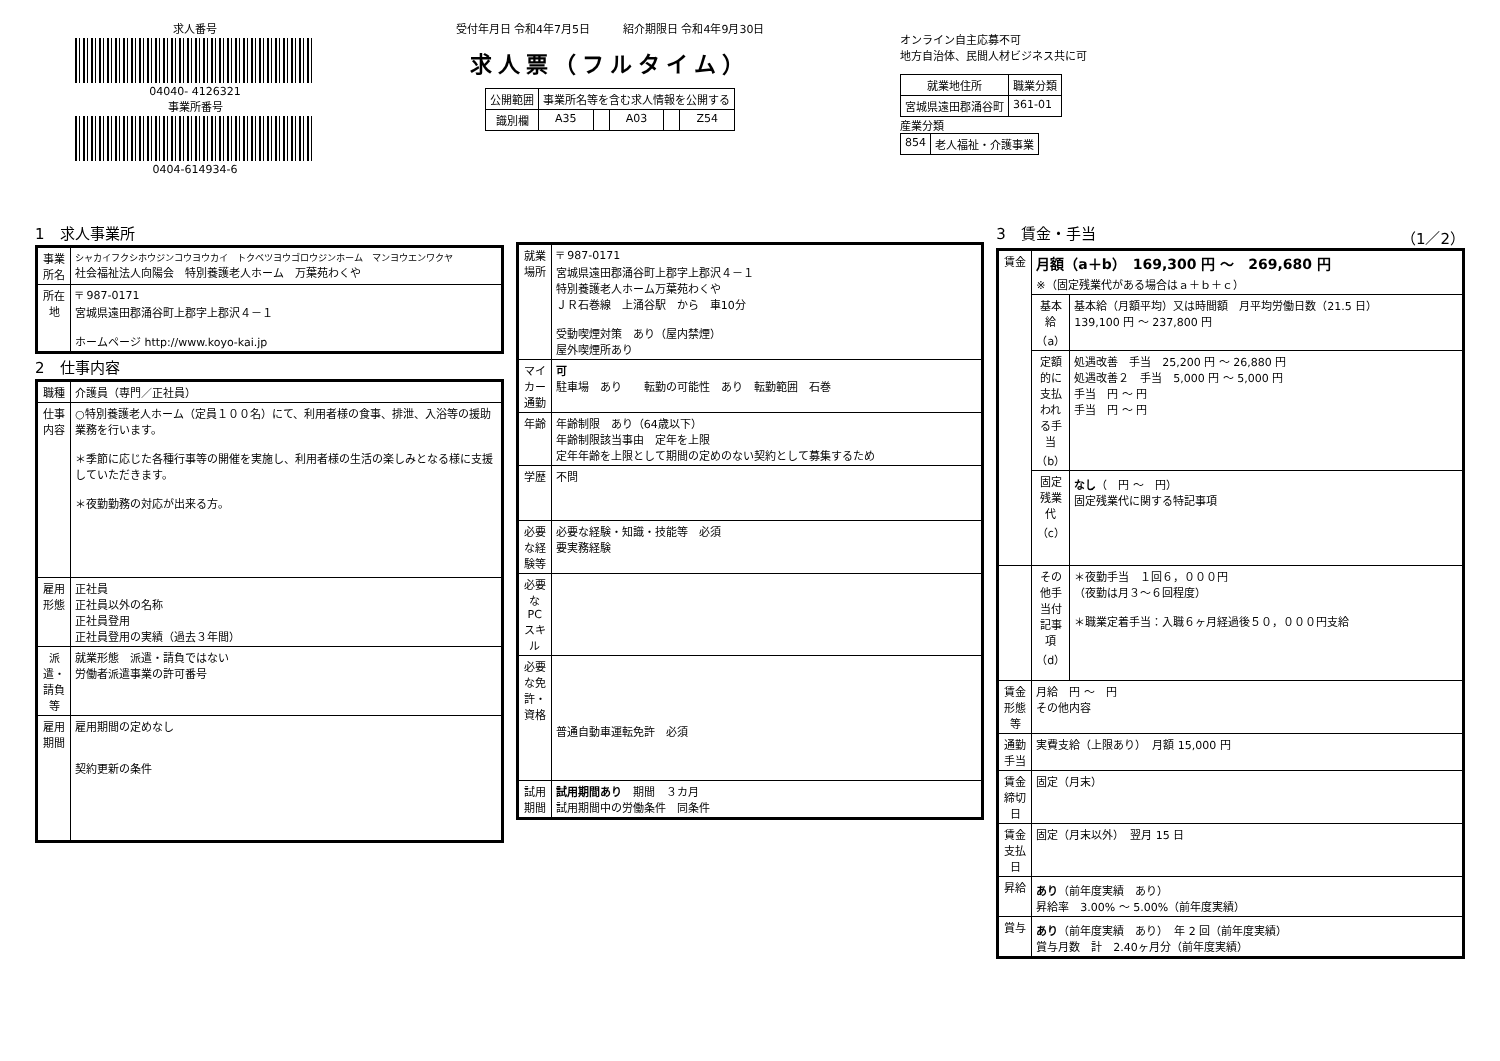求人番号
04040- 4126321
事業所番号
0404-614934-6
受付年月日 令和4年7月5日　　　紹介期限日 令和4年9月30日
求人票（フルタイム）
| 公開範囲 | 事業所名等を含む求人情報を公開する | | | | |
| 識別欄 | A35 | | A03 | | Z54 |
オンライン自主応募不可
地方自治体、民間人材ビジネス共に可
| 就業地住所 | 職業分類 |
| --- | --- |
| 宮城県遠田郡涌谷町 | 361-01 |
産業分類
| 854 | 老人福祉・介護事業 |
1　求人事業所
| 事業所名 | シャカイフクシホウジンコウヨウカイ トクベツヨウゴロウジンホーム マンヨウエンワクヤ 社会福祉法人向陽会 特別養護老人ホーム 万葉苑わくや |
| 所在地 | 〒 987-0171 宮城県遠田郡涌谷町上郡字上郡沢４－１ ホームページ http://www.koyo-kai.jp |
2　仕事内容
| 職種 | 介護員（専門／正社員） |
| 仕事内容 | ○特別養護老人ホーム（定員１００名）にて、利用者様の食事、排泄、入浴等の援助業務を行います。 ＊季節に応じた各種行事等の開催を実施し、利用者様の生活の楽しみとなる様に支援していただきます。 ＊夜勤勤務の対応が出来る方。 |
| 雇用形態 | 正社員 正社員以外の名称 正社員登用 正社員登用の実績（過去３年間） |
| 派遣・請負等 | 就業形態 派遣・請負ではない 労働者派遣事業の許可番号 |
| 雇用期間 | 雇用期間の定めなし 契約更新の条件 |
| 就業場所 | 〒 987-0171 宮城県遠田郡涌谷町上郡字上郡沢４－１ 特別養護老人ホーム万葉苑わくや ＪＲ石巻線 上涌谷駅 から 車10分 受動喫煙対策 あり（屋内禁煙） 屋外喫煙所あり |
| マイカー通勤 | 可 駐車場 あり 転勤の可能性 あり 転勤範囲 石巻 |
| 年齢 | 年齢制限 あり（64歳以下） 年齢制限該当事由 定年を上限 定年年齢を上限として期間の定めのない契約として募集するため |
| 学歴 | 不問 |
| 必要な経験等 | 必要な経験・知識・技能等 必須 要実務経験 |
| 必要なPCスキル | |
| 必要な免許・資格 | 普通自動車運転免許 必須 |
| 試用期間 | 試用期間あり 期間 ３カ月 試用期間中の労働条件 同条件 |
3　賃金・手当 （1／2）
| 賃金 | 月額（a＋b） 169,300 円 ～ 269,680 円 ※（固定残業代がある場合はａ＋ｂ＋ｃ） | |
| | 基本給（a） | 基本給（月額平均）又は時間額 月平均労働日数（21.5 日） 139,100 円 ～ 237,800 円 |
| | 定額的に支払われる手当（b） | 処遇改善 手当 25,200 円 ～ 26,880 円 処遇改善２ 手当 5,000 円 ～ 5,000 円 手当 円 ～ 円 手当 円 ～ 円 |
| | 固定残業代（c） | なし （ 円 ～ 円） 固定残業代に関する特記事項 |
| | その他手当付記事項（d） | ＊夜勤手当 １回６，０００円 （夜勤は月３～６回程度） ＊職業定着手当：入職６ヶ月経過後５０，０００円支給 |
| 賃金形態等 | 月給 円 ～ 円 その他内容 | |
| 通勤手当 | 実費支給（上限あり） 月額 15,000 円 | |
| 賃金締切日 | 固定（月末） | |
| 賃金支払日 | 固定（月末以外） 翌月 15 日 | |
| 昇給 | あり （前年度実績 あり） 昇給率 3.00% ～ 5.00%（前年度実績） | |
| 賞与 | あり （前年度実績 あり） 年 2 回（前年度実績） 賞与月数 計 2.40ヶ月分（前年度実績） | |